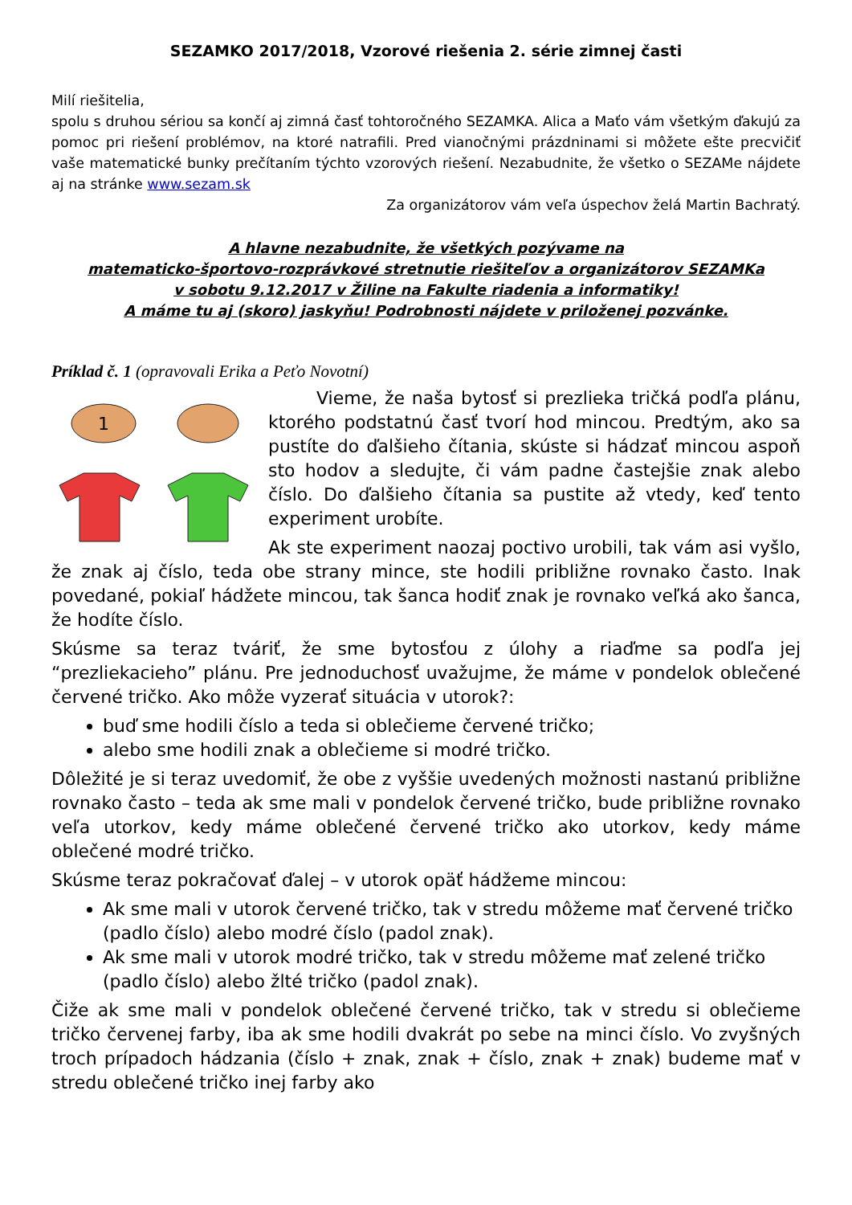SEZAMKO 2017/2018, Vzorové riešenia 2. série zimnej časti
Milí riešitelia,
spolu s druhou sériou sa končí aj zimná časť tohtoročného SEZAMKA. Alica a Maťo vám všetkým ďakujú za pomoc pri riešení problémov, na ktoré natrafili. Pred vianočnými prázdninami si môžete ešte precvičiť vaše matematické bunky prečítaním týchto vzorových riešení. Nezabudnite, že všetko o SEZAMe nájdete aj na stránke www.sezam.sk
Za organizátorov vám veľa úspechov želá Martin Bachratý.
A hlavne nezabudnite, že všetkých pozývame na
matematicko-športovo-rozprávkové stretnutie riešiteľov a organizátorov SEZAMKa
v sobotu 9.12.2017 v Žiline na Fakulte riadenia a informatiky!
A máme tu aj (skoro) jaskyňu! Podrobnosti nájdete v priloženej pozvánke.
Príklad č. 1 (opravovali Erika a Peťo Novotní)
1
Vieme, že naša bytosť si prezlieka tričká podľa plánu, ktorého podstatnú časť tvorí hod mincou. Predtým, ako sa pustíte do ďalšieho čítania, skúste si hádzať mincou aspoň sto hodov a sledujte, či vám padne častejšie znak alebo číslo. Do ďalšieho čítania sa pustite až vtedy, keď tento experiment urobíte.
Ak ste experiment naozaj poctivo urobili, tak vám asi vyšlo, že znak aj číslo, teda obe strany mince, ste hodili približne rovnako často. Inak povedané, pokiaľ hádžete mincou, tak šanca hodiť znak je rovnako veľká ako šanca, že hodíte číslo.
Skúsme sa teraz tváriť, že sme bytosťou z úlohy a riaďme sa podľa jej “prezliekacieho” plánu. Pre jednoduchosť uvažujme, že máme v pondelok oblečené červené tričko. Ako môže vyzerať situácia v utorok?:
buď sme hodili číslo a teda si oblečieme červené tričko;
alebo sme hodili znak a oblečieme si modré tričko.
Dôležité je si teraz uvedomiť, že obe z vyššie uvedených možnosti nastanú približne rovnako často – teda ak sme mali v pondelok červené tričko, bude približne rovnako veľa utorkov, kedy máme oblečené červené tričko ako utorkov, kedy máme oblečené modré tričko.
Skúsme teraz pokračovať ďalej – v utorok opäť hádžeme mincou:
Ak sme mali v utorok červené tričko, tak v stredu môžeme mať červené tričko (padlo číslo) alebo modré číslo (padol znak).
Ak sme mali v utorok modré tričko, tak v stredu môžeme mať zelené tričko (padlo číslo) alebo žlté tričko (padol znak).
Čiže ak sme mali v pondelok oblečené červené tričko, tak v stredu si oblečieme tričko červenej farby, iba ak sme hodili dvakrát po sebe na minci číslo. Vo zvyšných troch prípadoch hádzania (číslo + znak, znak + číslo, znak + znak) budeme mať v stredu oblečené tričko inej farby ako